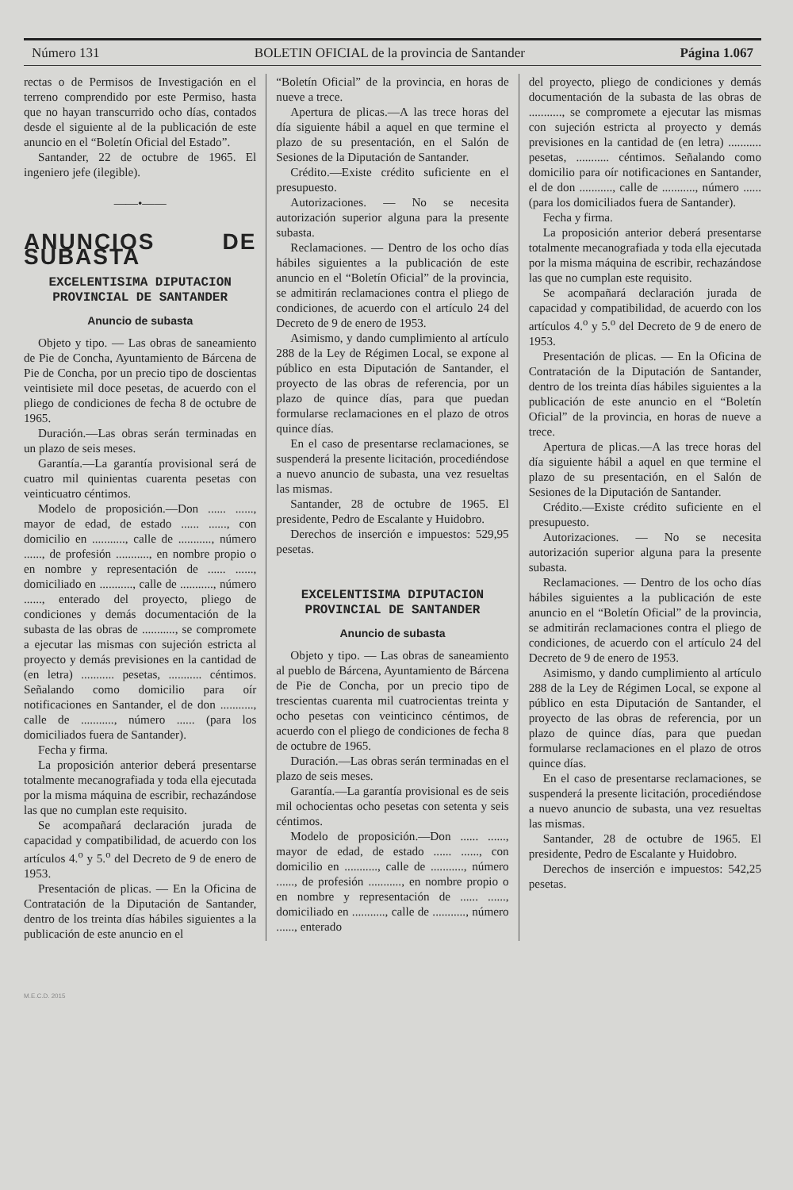Número 131 BOLETIN OFICIAL de la provincia de Santander Página 1.067
rectas o de Permisos de Investigación en el terreno comprendido por este Permiso, hasta que no hayan transcurrido ocho días, contados desde el siguiente al de la publicación de este anuncio en el “Boletín Oficial del Estado”.
Santander, 22 de octubre de 1965. El ingeniero jefe (ilegible).
——•——
ANUNCIOS DE SUBASTA
EXCELENTISIMA DIPUTACION PROVINCIAL DE SANTANDER
Anuncio de subasta
Objeto y tipo. — Las obras de saneamiento de Pie de Concha, Ayuntamiento de Bárcena de Pie de Concha, por un precio tipo de doscientas veintisiete mil doce pesetas, de acuerdo con el pliego de condiciones de fecha 8 de octubre de 1965.
Duración.—Las obras serán terminadas en un plazo de seis meses.
Garantía.—La garantía provisional será de cuatro mil quinientas cuarenta pesetas con veinticuatro céntimos.
Modelo de proposición.—Don ...... ......, mayor de edad, de estado ...... ......, con domicilio en ..........., calle de ..........., número ......, de profesión ..........., en nombre propio o en nombre y representación de ...... ......, domiciliado en ..........., calle de ..........., número ......, enterado del proyecto, pliego de condiciones y demás documentación de la subasta de las obras de ..........., se compromete a ejecutar las mismas con sujeción estricta al proyecto y demás previsiones en la cantidad de (en letra) ........... pesetas, ........... céntimos. Señalando como domicilio para oír notificaciones en Santander, el de don ..........., calle de ..........., número ...... (para los domiciliados fuera de Santander).
Fecha y firma.
La proposición anterior deberá presentarse totalmente mecanografiada y toda ella ejecutada por la misma máquina de escribir, rechazándose las que no cumplan este requisito.
Se acompañará declaración jurada de capacidad y compatibilidad, de acuerdo con los artículos 4.<sup>o</sup> y 5.<sup>o</sup> del Decreto de 9 de enero de 1953.
Presentación de plicas. — En la Oficina de Contratación de la Diputación de Santander, dentro de los treinta días hábiles siguientes a la publicación de este anuncio en el
“Boletín Oficial” de la provincia, en horas de nueve a trece.
Apertura de plicas.—A las trece horas del día siguiente hábil a aquel en que termine el plazo de su presentación, en el Salón de Sesiones de la Diputación de Santander.
Crédito.—Existe crédito suficiente en el presupuesto.
Autorizaciones. — No se necesita autorización superior alguna para la presente subasta.
Reclamaciones. — Dentro de los ocho días hábiles siguientes a la publicación de este anuncio en el “Boletín Oficial” de la provincia, se admitirán reclamaciones contra el pliego de condiciones, de acuerdo con el artículo 24 del Decreto de 9 de enero de 1953.
Asimismo, y dando cumplimiento al artículo 288 de la Ley de Régimen Local, se expone al público en esta Diputación de Santander, el proyecto de las obras de referencia, por un plazo de quince días, para que puedan formularse reclamaciones en el plazo de otros quince días.
En el caso de presentarse reclamaciones, se suspenderá la presente licitación, procediéndose a nuevo anuncio de subasta, una vez resueltas las mismas.
Santander, 28 de octubre de 1965. El presidente, Pedro de Escalante y Huidobro.
Derechos de inserción e impuestos: 529,95 pesetas.
EXCELENTISIMA DIPUTACION PROVINCIAL DE SANTANDER
Anuncio de subasta
Objeto y tipo. — Las obras de saneamiento al pueblo de Bárcena, Ayuntamiento de Bárcena de Pie de Concha, por un precio tipo de trescientas cuarenta mil cuatrocientas treinta y ocho pesetas con veinticinco céntimos, de acuerdo con el pliego de condiciones de fecha 8 de octubre de 1965.
Duración.—Las obras serán terminadas en el plazo de seis meses.
Garantía.—La garantía provisional es de seis mil ochocientas ocho pesetas con setenta y seis céntimos.
Modelo de proposición.—Don ...... ......, mayor de edad, de estado ...... ......, con domicilio en ..........., calle de ..........., número ......, de profesión ..........., en nombre propio o en nombre y representación de ...... ......, domiciliado en ..........., calle de ..........., número ......, enterado
del proyecto, pliego de condiciones y demás documentación de la subasta de las obras de ..........., se compromete a ejecutar las mismas con sujeción estricta al proyecto y demás previsiones en la cantidad de (en letra) ........... pesetas, ........... céntimos. Señalando como domicilio para oír notificaciones en Santander, el de don ..........., calle de ..........., número ...... (para los domiciliados fuera de Santander).
Fecha y firma.
La proposición anterior deberá presentarse totalmente mecanografiada y toda ella ejecutada por la misma máquina de escribir, rechazándose las que no cumplan este requisito.
Se acompañará declaración jurada de capacidad y compatibilidad, de acuerdo con los artículos 4.<sup>o</sup> y 5.<sup>o</sup> del Decreto de 9 de enero de 1953.
Presentación de plicas. — En la Oficina de Contratación de la Diputación de Santander, dentro de los treinta días hábiles siguientes a la publicación de este anuncio en el “Boletín Oficial” de la provincia, en horas de nueve a trece.
Apertura de plicas.—A las trece horas del día siguiente hábil a aquel en que termine el plazo de su presentación, en el Salón de Sesiones de la Diputación de Santander.
Crédito.—Existe crédito suficiente en el presupuesto.
Autorizaciones. — No se necesita autorización superior alguna para la presente subasta.
Reclamaciones. — Dentro de los ocho días hábiles siguientes a la publicación de este anuncio en el “Boletín Oficial” de la provincia, se admitirán reclamaciones contra el pliego de condiciones, de acuerdo con el artículo 24 del Decreto de 9 de enero de 1953.
Asimismo, y dando cumplimiento al artículo 288 de la Ley de Régimen Local, se expone al público en esta Diputación de Santander, el proyecto de las obras de referencia, por un plazo de quince días, para que puedan formularse reclamaciones en el plazo de otros quince días.
En el caso de presentarse reclamaciones, se suspenderá la presente licitación, procediéndose a nuevo anuncio de subasta, una vez resueltas las mismas.
Santander, 28 de octubre de 1965. El presidente, Pedro de Escalante y Huidobro.
Derechos de inserción e impuestos: 542,25 pesetas.
M.E.C.D. 2015